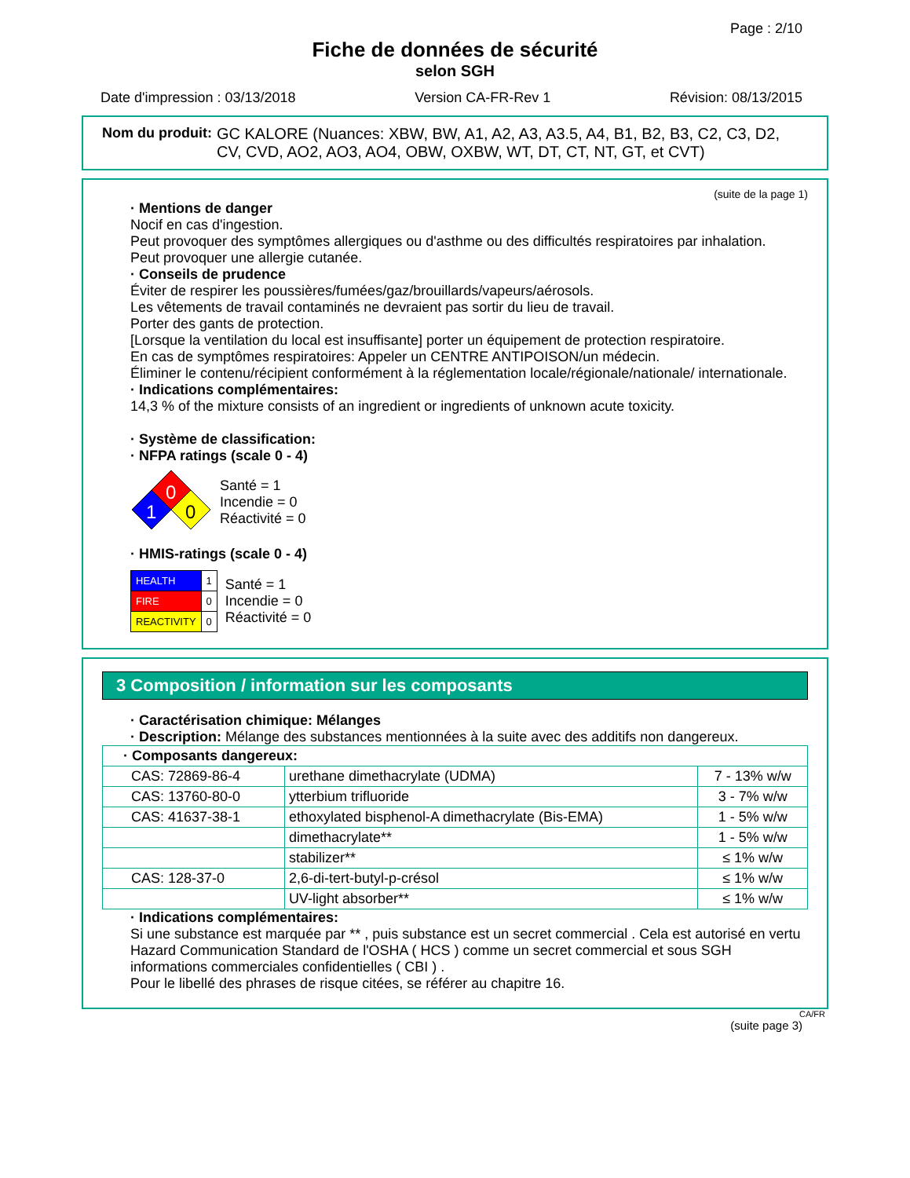Page : 2/10
Fiche de données de sécurité
selon SGH
Date d'impression : 03/13/2018 Version CA-FR-Rev 1 Révision: 08/13/2015
Nom du produit: GC KALORE (Nuances: XBW, BW, A1, A2, A3, A3.5, A4, B1, B2, B3, C2, C3, D2, CV, CVD, AO2, AO3, AO4, OBW, OXBW, WT, DT, CT, NT, GT, et CVT)
(suite de la page 1)
· Mentions de danger
Nocif en cas d'ingestion.
Peut provoquer des symptômes allergiques ou d'asthme ou des difficultés respiratoires par inhalation.
Peut provoquer une allergie cutanée.
· Conseils de prudence
Éviter de respirer les poussières/fumées/gaz/brouillards/vapeurs/aérosols.
Les vêtements de travail contaminés ne devraient pas sortir du lieu de travail.
Porter des gants de protection.
[Lorsque la ventilation du local est insuffisante] porter un équipement de protection respiratoire.
En cas de symptômes respiratoires: Appeler un CENTRE ANTIPOISON/un médecin.
Éliminer le contenu/récipient conformément à la réglementation locale/régionale/nationale/ internationale.
· Indications complémentaires:
14,3 % of the mixture consists of an ingredient or ingredients of unknown acute toxicity.
· Système de classification:
· NFPA ratings (scale 0 - 4)
0
1
0
Santé = 1
Incendie = 0
Réactivité = 0
· HMIS-ratings (scale 0 - 4)
| HEALTH | 1 |
| FIRE | 0 |
| REACTIVITY | 0 |
Santé = 1
Incendie = 0
Réactivité = 0
3 Composition / information sur les composants
· Caractérisation chimique: Mélanges
· Description: Mélange des substances mentionnées à la suite avec des additifs non dangereux.
| · Composants dangereux: | | |
| CAS: 72869-86-4 | urethane dimethacrylate (UDMA) | 7 - 13% w/w |
| CAS: 13760-80-0 | ytterbium trifluoride | 3 - 7% w/w |
| CAS: 41637-38-1 | ethoxylated bisphenol-A dimethacrylate (Bis-EMA) | 1 - 5% w/w |
| | dimethacrylate** | 1 - 5% w/w |
| | stabilizer** | ≤ 1% w/w |
| CAS: 128-37-0 | 2,6-di-tert-butyl-p-crésol | ≤ 1% w/w |
| | UV-light absorber** | ≤ 1% w/w |
· Indications complémentaires:
Si une substance est marquée par ** , puis substance est un secret commercial . Cela est autorisé en vertu Hazard Communication Standard de l'OSHA ( HCS ) comme un secret commercial et sous SGH informations commerciales confidentielles ( CBI ) .
Pour le libellé des phrases de risque citées, se référer au chapitre 16.
CA/FR
(suite page 3)